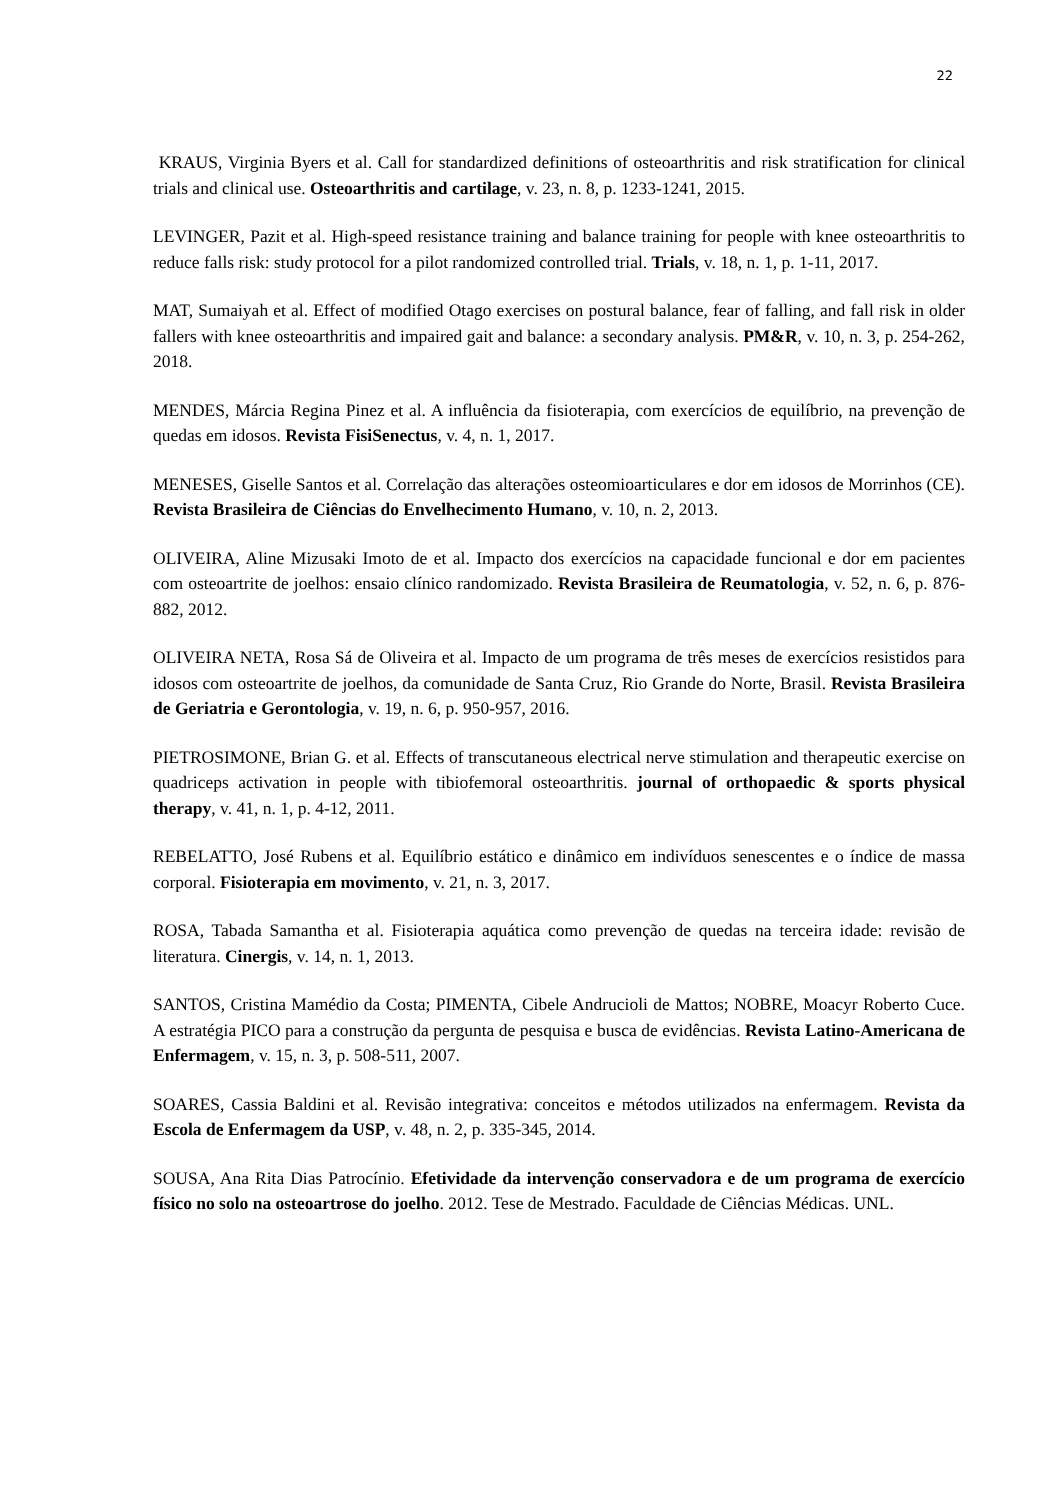22
KRAUS, Virginia Byers et al. Call for standardized definitions of osteoarthritis and risk stratification for clinical trials and clinical use. Osteoarthritis and cartilage, v. 23, n. 8, p. 1233-1241, 2015.
LEVINGER, Pazit et al. High-speed resistance training and balance training for people with knee osteoarthritis to reduce falls risk: study protocol for a pilot randomized controlled trial. Trials, v. 18, n. 1, p. 1-11, 2017.
MAT, Sumaiyah et al. Effect of modified Otago exercises on postural balance, fear of falling, and fall risk in older fallers with knee osteoarthritis and impaired gait and balance: a secondary analysis. PM&R, v. 10, n. 3, p. 254-262, 2018.
MENDES, Márcia Regina Pinez et al. A influência da fisioterapia, com exercícios de equilíbrio, na prevenção de quedas em idosos. Revista FisiSenectus, v. 4, n. 1, 2017.
MENESES, Giselle Santos et al. Correlação das alterações osteomioarticulares e dor em idosos de Morrinhos (CE). Revista Brasileira de Ciências do Envelhecimento Humano, v. 10, n. 2, 2013.
OLIVEIRA, Aline Mizusaki Imoto de et al. Impacto dos exercícios na capacidade funcional e dor em pacientes com osteoartrite de joelhos: ensaio clínico randomizado. Revista Brasileira de Reumatologia, v. 52, n. 6, p. 876-882, 2012.
OLIVEIRA NETA, Rosa Sá de Oliveira et al. Impacto de um programa de três meses de exercícios resistidos para idosos com osteoartrite de joelhos, da comunidade de Santa Cruz, Rio Grande do Norte, Brasil. Revista Brasileira de Geriatria e Gerontologia, v. 19, n. 6, p. 950-957, 2016.
PIETROSIMONE, Brian G. et al. Effects of transcutaneous electrical nerve stimulation and therapeutic exercise on quadriceps activation in people with tibiofemoral osteoarthritis. journal of orthopaedic & sports physical therapy, v. 41, n. 1, p. 4-12, 2011.
REBELATTO, José Rubens et al. Equilíbrio estático e dinâmico em indivíduos senescentes e o índice de massa corporal. Fisioterapia em movimento, v. 21, n. 3, 2017.
ROSA, Tabada Samantha et al. Fisioterapia aquática como prevenção de quedas na terceira idade: revisão de literatura. Cinergis, v. 14, n. 1, 2013.
SANTOS, Cristina Mamédio da Costa; PIMENTA, Cibele Andrucioli de Mattos; NOBRE, Moacyr Roberto Cuce. A estratégia PICO para a construção da pergunta de pesquisa e busca de evidências. Revista Latino-Americana de Enfermagem, v. 15, n. 3, p. 508-511, 2007.
SOARES, Cassia Baldini et al. Revisão integrativa: conceitos e métodos utilizados na enfermagem. Revista da Escola de Enfermagem da USP, v. 48, n. 2, p. 335-345, 2014.
SOUSA, Ana Rita Dias Patrocínio. Efetividade da intervenção conservadora e de um programa de exercício físico no solo na osteoartrose do joelho. 2012. Tese de Mestrado. Faculdade de Ciências Médicas. UNL.